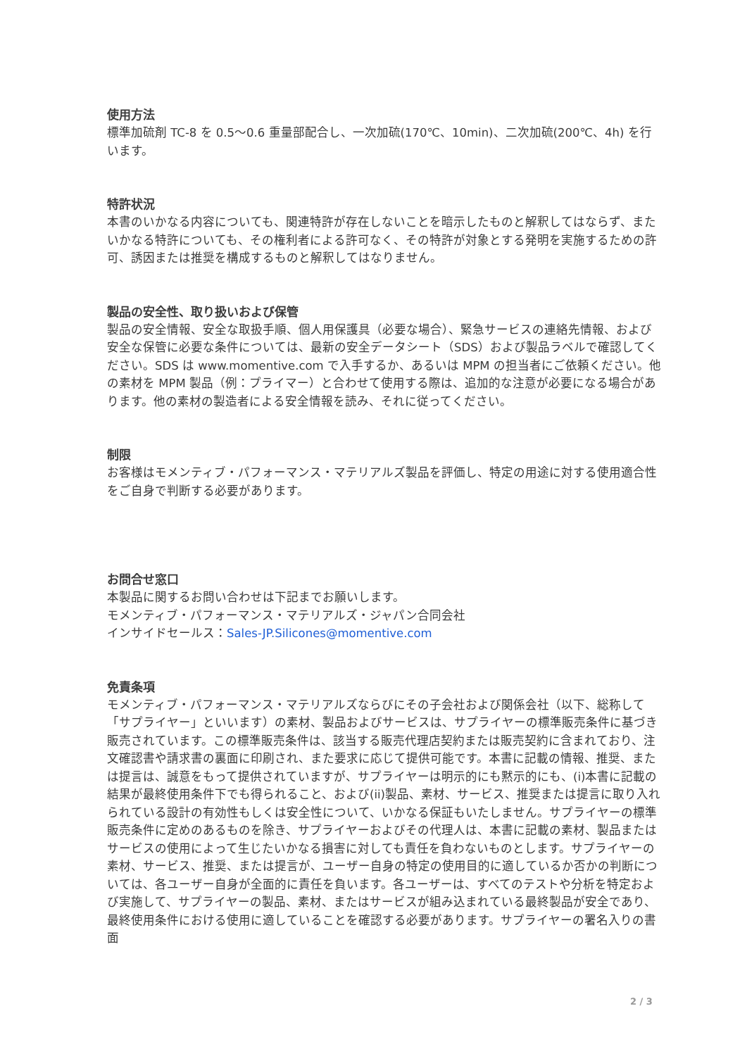使用方法
標準加硫剤 TC-8 を 0.5〜0.6 重量部配合し、一次加硫(170℃、10min)、二次加硫(200℃、4h) を行います。
特許状況
本書のいかなる内容についても、関連特許が存在しないことを暗示したものと解釈してはならず、またいかなる特許についても、その権利者による許可なく、その特許が対象とする発明を実施するための許可、誘因または推奨を構成するものと解釈してはなりません。
製品の安全性、取り扱いおよび保管
製品の安全情報、安全な取扱手順、個人用保護具（必要な場合）、緊急サービスの連絡先情報、および安全な保管に必要な条件については、最新の安全データシート（SDS）および製品ラベルで確認してください。SDS は www.momentive.com で入手するか、あるいは MPM の担当者にご依頼ください。他の素材を MPM 製品（例：プライマー）と合わせて使用する際は、追加的な注意が必要になる場合があります。他の素材の製造者による安全情報を読み、それに従ってください。
制限
お客様はモメンティブ・パフォーマンス・マテリアルズ製品を評価し、特定の用途に対する使用適合性をご自身で判断する必要があります。
お問合せ窓口
本製品に関するお問い合わせは下記までお願いします。
モメンティブ・パフォーマンス・マテリアルズ・ジャパン合同会社
インサイドセールス：Sales-JP.Silicones@momentive.com
免責条項
モメンティブ・パフォーマンス・マテリアルズならびにその子会社および関係会社（以下、総称して「サプライヤー」といいます）の素材、製品およびサービスは、サプライヤーの標準販売条件に基づき販売されています。この標準販売条件は、該当する販売代理店契約または販売契約に含まれており、注文確認書や請求書の裏面に印刷され、また要求に応じて提供可能です。本書に記載の情報、推奨、または提言は、誠意をもって提供されていますが、サプライヤーは明示的にも黙示的にも、(i)本書に記載の結果が最終使用条件下でも得られること、および(ii)製品、素材、サービス、推奨または提言に取り入れられている設計の有効性もしくは安全性について、いかなる保証もいたしません。サプライヤーの標準販売条件に定めのあるものを除き、サプライヤーおよびその代理人は、本書に記載の素材、製品またはサービスの使用によって生じたいかなる損害に対しても責任を負わないものとします。サプライヤーの素材、サービス、推奨、または提言が、ユーザー自身の特定の使用目的に適しているか否かの判断については、各ユーザー自身が全面的に責任を負います。各ユーザーは、すべてのテストや分析を特定および実施して、サプライヤーの製品、素材、またはサービスが組み込まれている最終製品が安全であり、最終使用条件における使用に適していることを確認する必要があります。サプライヤーの署名入りの書面
2 / 3